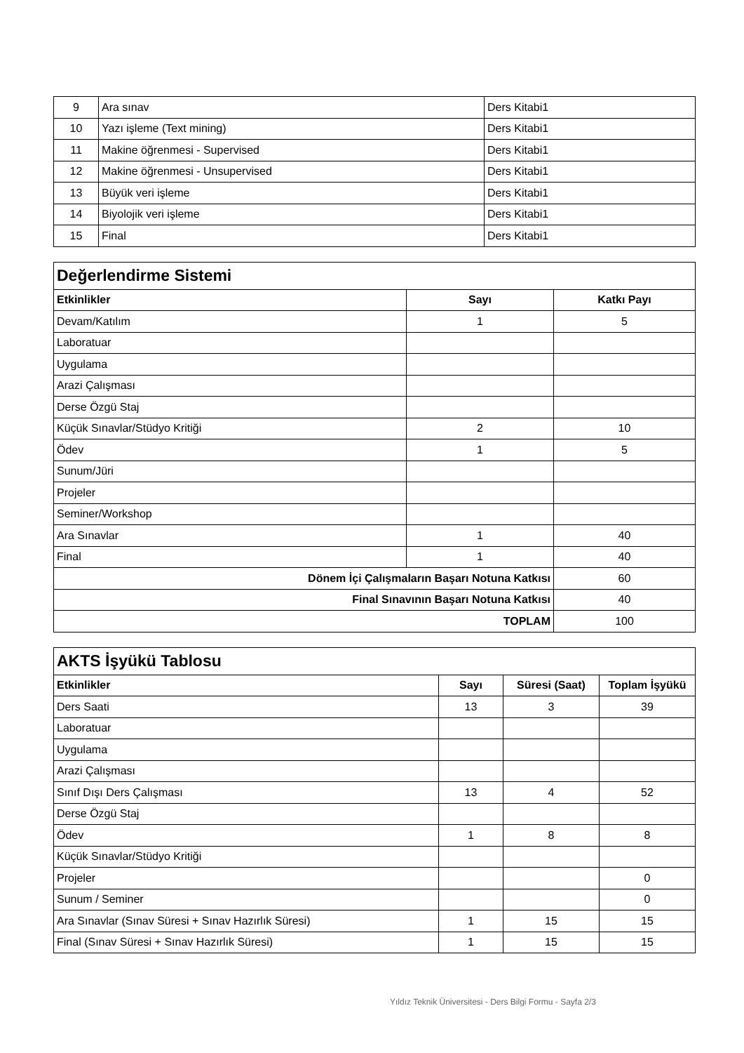| 9 | Ara sınav | Ders Kitabi1 |
| 10 | Yazı işleme (Text mining) | Ders Kitabi1 |
| 11 | Makine öğrenmesi - Supervised | Ders Kitabi1 |
| 12 | Makine öğrenmesi - Unsupervised | Ders Kitabi1 |
| 13 | Büyük veri işleme | Ders Kitabi1 |
| 14 | Biyolojik veri işleme | Ders Kitabi1 |
| 15 | Final | Ders Kitabi1 |
| Değerlendirme Sistemi | | |
| Etkinlikler | Sayı | Katkı Payı |
| Devam/Katılım | 1 | 5 |
| Laboratuar | | |
| Uygulama | | |
| Arazi Çalışması | | |
| Derse Özgü Staj | | |
| Küçük Sınavlar/Stüdyo Kritiği | 2 | 10 |
| Ödev | 1 | 5 |
| Sunum/Jüri | | |
| Projeler | | |
| Seminer/Workshop | | |
| Ara Sınavlar | 1 | 40 |
| Final | 1 | 40 |
| Dönem İçi Çalışmaların Başarı Notuna Katkısı | | 60 |
| Final Sınavının Başarı Notuna Katkısı | | 40 |
| TOPLAM | | 100 |
| AKTS İşyükü Tablosu | | | |
| Etkinlikler | Sayı | Süresi (Saat) | Toplam İşyükü |
| Ders Saati | 13 | 3 | 39 |
| Laboratuar | | | |
| Uygulama | | | |
| Arazi Çalışması | | | |
| Sınıf Dışı Ders Çalışması | 13 | 4 | 52 |
| Derse Özgü Staj | | | |
| Ödev | 1 | 8 | 8 |
| Küçük Sınavlar/Stüdyo Kritiği | | | |
| Projeler | | | 0 |
| Sunum / Seminer | | | 0 |
| Ara Sınavlar (Sınav Süresi + Sınav Hazırlık Süresi) | 1 | 15 | 15 |
| Final (Sınav Süresi + Sınav Hazırlık Süresi) | 1 | 15 | 15 |
Yıldız Teknik Üniversitesi - Ders Bilgi Formu - Sayfa 2/3